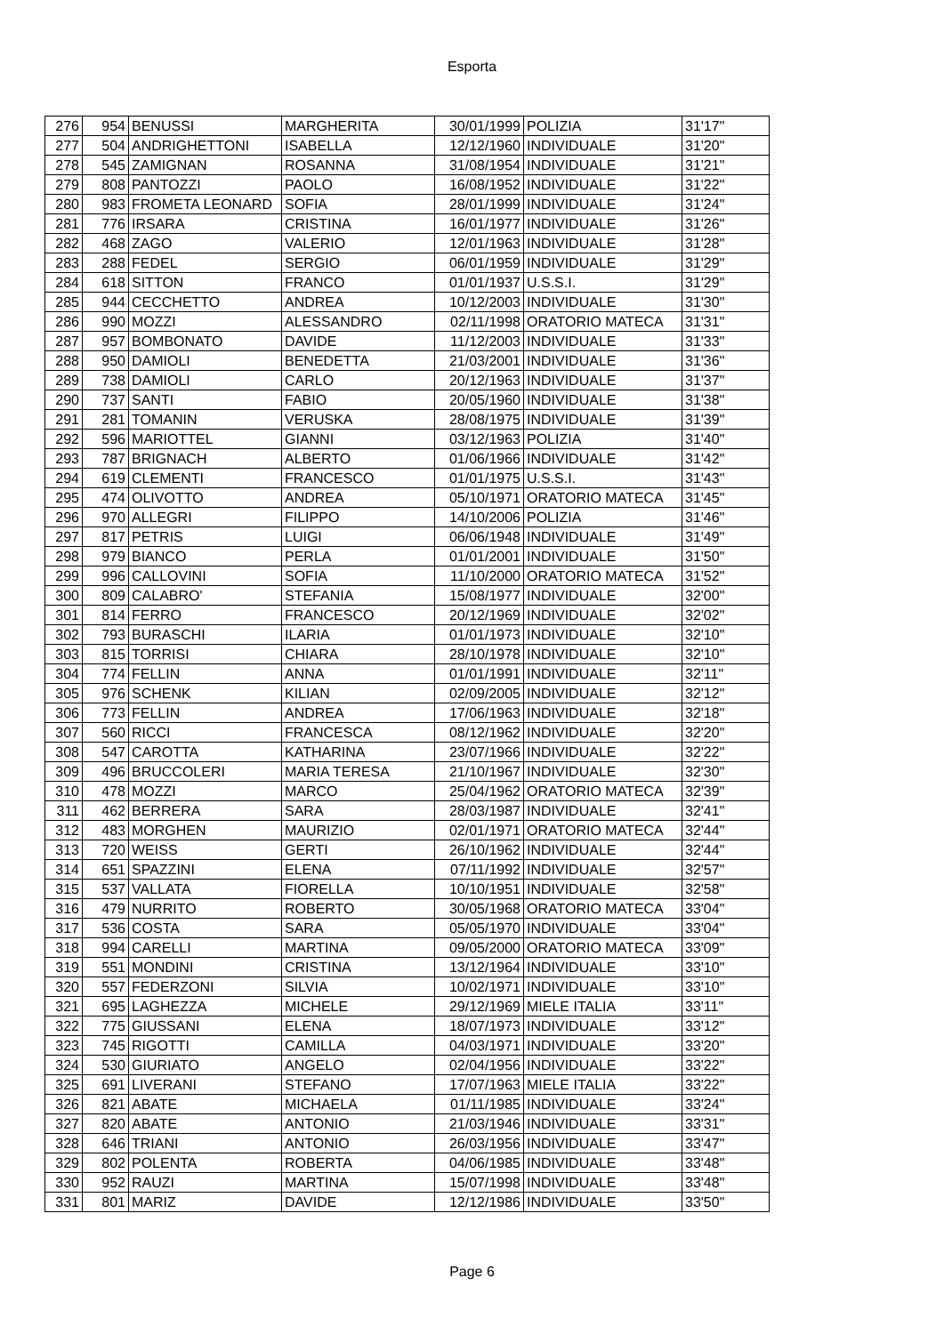Esporta
| 276 | 954 | BENUSSI | MARGHERITA | 30/01/1999 | POLIZIA | 31'17" |
| 277 | 504 | ANDRIGHETTONI | ISABELLA | 12/12/1960 | INDIVIDUALE | 31'20" |
| 278 | 545 | ZAMIGNAN | ROSANNA | 31/08/1954 | INDIVIDUALE | 31'21" |
| 279 | 808 | PANTOZZI | PAOLO | 16/08/1952 | INDIVIDUALE | 31'22" |
| 280 | 983 | FROMETA LEONARD | SOFIA | 28/01/1999 | INDIVIDUALE | 31'24" |
| 281 | 776 | IRSARA | CRISTINA | 16/01/1977 | INDIVIDUALE | 31'26" |
| 282 | 468 | ZAGO | VALERIO | 12/01/1963 | INDIVIDUALE | 31'28" |
| 283 | 288 | FEDEL | SERGIO | 06/01/1959 | INDIVIDUALE | 31'29" |
| 284 | 618 | SITTON | FRANCO | 01/01/1937 | U.S.S.I. | 31'29" |
| 285 | 944 | CECCHETTO | ANDREA | 10/12/2003 | INDIVIDUALE | 31'30" |
| 286 | 990 | MOZZI | ALESSANDRO | 02/11/1998 | ORATORIO MATECA | 31'31" |
| 287 | 957 | BOMBONATO | DAVIDE | 11/12/2003 | INDIVIDUALE | 31'33" |
| 288 | 950 | DAMIOLI | BENEDETTA | 21/03/2001 | INDIVIDUALE | 31'36" |
| 289 | 738 | DAMIOLI | CARLO | 20/12/1963 | INDIVIDUALE | 31'37" |
| 290 | 737 | SANTI | FABIO | 20/05/1960 | INDIVIDUALE | 31'38" |
| 291 | 281 | TOMANIN | VERUSKA | 28/08/1975 | INDIVIDUALE | 31'39" |
| 292 | 596 | MARIOTTEL | GIANNI | 03/12/1963 | POLIZIA | 31'40" |
| 293 | 787 | BRIGNACH | ALBERTO | 01/06/1966 | INDIVIDUALE | 31'42" |
| 294 | 619 | CLEMENTI | FRANCESCO | 01/01/1975 | U.S.S.I. | 31'43" |
| 295 | 474 | OLIVOTTO | ANDREA | 05/10/1971 | ORATORIO MATECA | 31'45" |
| 296 | 970 | ALLEGRI | FILIPPO | 14/10/2006 | POLIZIA | 31'46" |
| 297 | 817 | PETRIS | LUIGI | 06/06/1948 | INDIVIDUALE | 31'49" |
| 298 | 979 | BIANCO | PERLA | 01/01/2001 | INDIVIDUALE | 31'50" |
| 299 | 996 | CALLOVINI | SOFIA | 11/10/2000 | ORATORIO MATECA | 31'52" |
| 300 | 809 | CALABRO' | STEFANIA | 15/08/1977 | INDIVIDUALE | 32'00" |
| 301 | 814 | FERRO | FRANCESCO | 20/12/1969 | INDIVIDUALE | 32'02" |
| 302 | 793 | BURASCHI | ILARIA | 01/01/1973 | INDIVIDUALE | 32'10" |
| 303 | 815 | TORRISI | CHIARA | 28/10/1978 | INDIVIDUALE | 32'10" |
| 304 | 774 | FELLIN | ANNA | 01/01/1991 | INDIVIDUALE | 32'11" |
| 305 | 976 | SCHENK | KILIAN | 02/09/2005 | INDIVIDUALE | 32'12" |
| 306 | 773 | FELLIN | ANDREA | 17/06/1963 | INDIVIDUALE | 32'18" |
| 307 | 560 | RICCI | FRANCESCA | 08/12/1962 | INDIVIDUALE | 32'20" |
| 308 | 547 | CAROTTA | KATHARINA | 23/07/1966 | INDIVIDUALE | 32'22" |
| 309 | 496 | BRUCCOLERI | MARIA TERESA | 21/10/1967 | INDIVIDUALE | 32'30" |
| 310 | 478 | MOZZI | MARCO | 25/04/1962 | ORATORIO MATECA | 32'39" |
| 311 | 462 | BERRERA | SARA | 28/03/1987 | INDIVIDUALE | 32'41" |
| 312 | 483 | MORGHEN | MAURIZIO | 02/01/1971 | ORATORIO MATECA | 32'44" |
| 313 | 720 | WEISS | GERTI | 26/10/1962 | INDIVIDUALE | 32'44" |
| 314 | 651 | SPAZZINI | ELENA | 07/11/1992 | INDIVIDUALE | 32'57" |
| 315 | 537 | VALLATA | FIORELLA | 10/10/1951 | INDIVIDUALE | 32'58" |
| 316 | 479 | NURRITO | ROBERTO | 30/05/1968 | ORATORIO MATECA | 33'04" |
| 317 | 536 | COSTA | SARA | 05/05/1970 | INDIVIDUALE | 33'04" |
| 318 | 994 | CARELLI | MARTINA | 09/05/2000 | ORATORIO MATECA | 33'09" |
| 319 | 551 | MONDINI | CRISTINA | 13/12/1964 | INDIVIDUALE | 33'10" |
| 320 | 557 | FEDERZONI | SILVIA | 10/02/1971 | INDIVIDUALE | 33'10" |
| 321 | 695 | LAGHEZZA | MICHELE | 29/12/1969 | MIELE ITALIA | 33'11" |
| 322 | 775 | GIUSSANI | ELENA | 18/07/1973 | INDIVIDUALE | 33'12" |
| 323 | 745 | RIGOTTI | CAMILLA | 04/03/1971 | INDIVIDUALE | 33'20" |
| 324 | 530 | GIURIATO | ANGELO | 02/04/1956 | INDIVIDUALE | 33'22" |
| 325 | 691 | LIVERANI | STEFANO | 17/07/1963 | MIELE ITALIA | 33'22" |
| 326 | 821 | ABATE | MICHAELA | 01/11/1985 | INDIVIDUALE | 33'24" |
| 327 | 820 | ABATE | ANTONIO | 21/03/1946 | INDIVIDUALE | 33'31" |
| 328 | 646 | TRIANI | ANTONIO | 26/03/1956 | INDIVIDUALE | 33'47" |
| 329 | 802 | POLENTA | ROBERTA | 04/06/1985 | INDIVIDUALE | 33'48" |
| 330 | 952 | RAUZI | MARTINA | 15/07/1998 | INDIVIDUALE | 33'48" |
| 331 | 801 | MARIZ | DAVIDE | 12/12/1986 | INDIVIDUALE | 33'50" |
Page 6